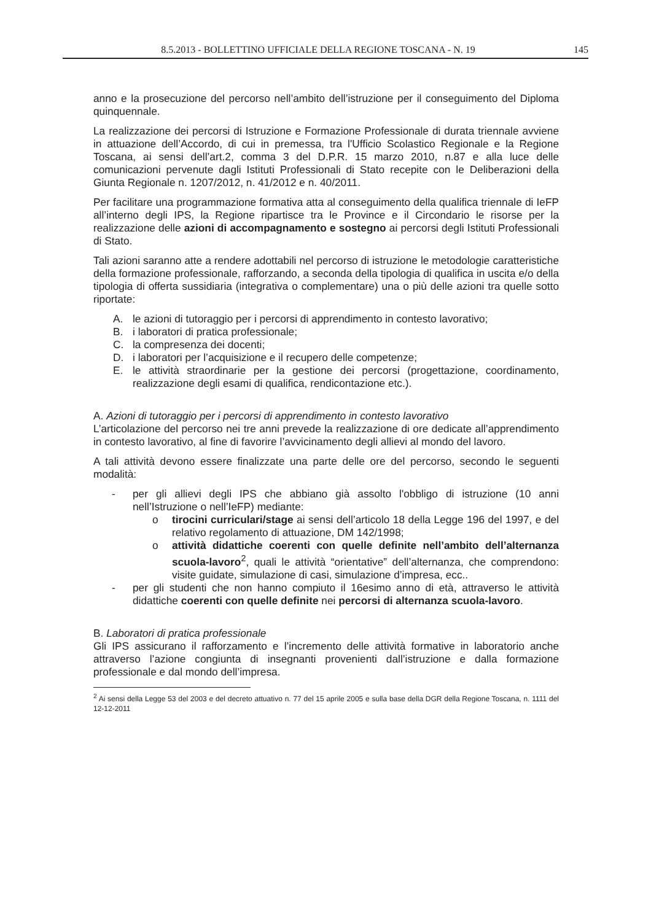8.5.2013 - BOLLETTINO UFFICIALE DELLA REGIONE TOSCANA - N. 19 145
anno e la prosecuzione del percorso nell’ambito dell’istruzione per il conseguimento del Diploma quinquennale.
La realizzazione dei percorsi di Istruzione e Formazione Professionale di durata triennale avviene in attuazione dell’Accordo, di cui in premessa, tra l'Ufficio Scolastico Regionale e la Regione Toscana, ai sensi dell’art.2, comma 3 del D.P.R. 15 marzo 2010, n.87 e alla luce delle comunicazioni pervenute dagli Istituti Professionali di Stato recepite con le Deliberazioni della Giunta Regionale n. 1207/2012, n. 41/2012 e n. 40/2011.
Per facilitare una programmazione formativa atta al conseguimento della qualifica triennale di IeFP all’interno degli IPS, la Regione ripartisce tra le Province e il Circondario le risorse per la realizzazione delle azioni di accompagnamento e sostegno ai percorsi degli Istituti Professionali di Stato.
Tali azioni saranno atte a rendere adottabili nel percorso di istruzione le metodologie caratteristiche della formazione professionale, rafforzando, a seconda della tipologia di qualifica in uscita e/o della tipologia di offerta sussidiaria (integrativa o complementare) una o più delle azioni tra quelle sotto riportate:
A. le azioni di tutoraggio per i percorsi di apprendimento in contesto lavorativo;
B. i laboratori di pratica professionale;
C. la compresenza dei docenti;
D. i laboratori per l’acquisizione e il recupero delle competenze;
E. le attività straordinarie per la gestione dei percorsi (progettazione, coordinamento, realizzazione degli esami di qualifica, rendicontazione etc.).
A. Azioni di tutoraggio per i percorsi di apprendimento in contesto lavorativo
L’articolazione del percorso nei tre anni prevede la realizzazione di ore dedicate all’apprendimento in contesto lavorativo, al fine di favorire l’avvicinamento degli allievi al mondo del lavoro.
A tali attività devono essere finalizzate una parte delle ore del percorso, secondo le seguenti modalità:
- per gli allievi degli IPS che abbiano già assolto l'obbligo di istruzione (10 anni nell’Istruzione o nell’IeFP) mediante:
o tirocini curriculari/stage ai sensi dell’articolo 18 della Legge 196 del 1997, e del relativo regolamento di attuazione, DM 142/1998;
o attività didattiche coerenti con quelle definite nell’ambito dell’alternanza scuola-lavoro<sup>2</sup>, quali le attività “orientative” dell’alternanza, che comprendono: visite guidate, simulazione di casi, simulazione d’impresa, ecc..
- per gli studenti che non hanno compiuto il 16esimo anno di età, attraverso le attività didattiche coerenti con quelle definite nei percorsi di alternanza scuola-lavoro.
B. Laboratori di pratica professionale
Gli IPS assicurano il rafforzamento e l’incremento delle attività formative in laboratorio anche attraverso l’azione congiunta di insegnanti provenienti dall’istruzione e dalla formazione professionale e dal mondo dell’impresa.
<sup>2</sup> Ai sensi della Legge 53 del 2003 e del decreto attuativo n. 77 del 15 aprile 2005 e sulla base della DGR della Regione Toscana, n. 1111 del 12-12-2011